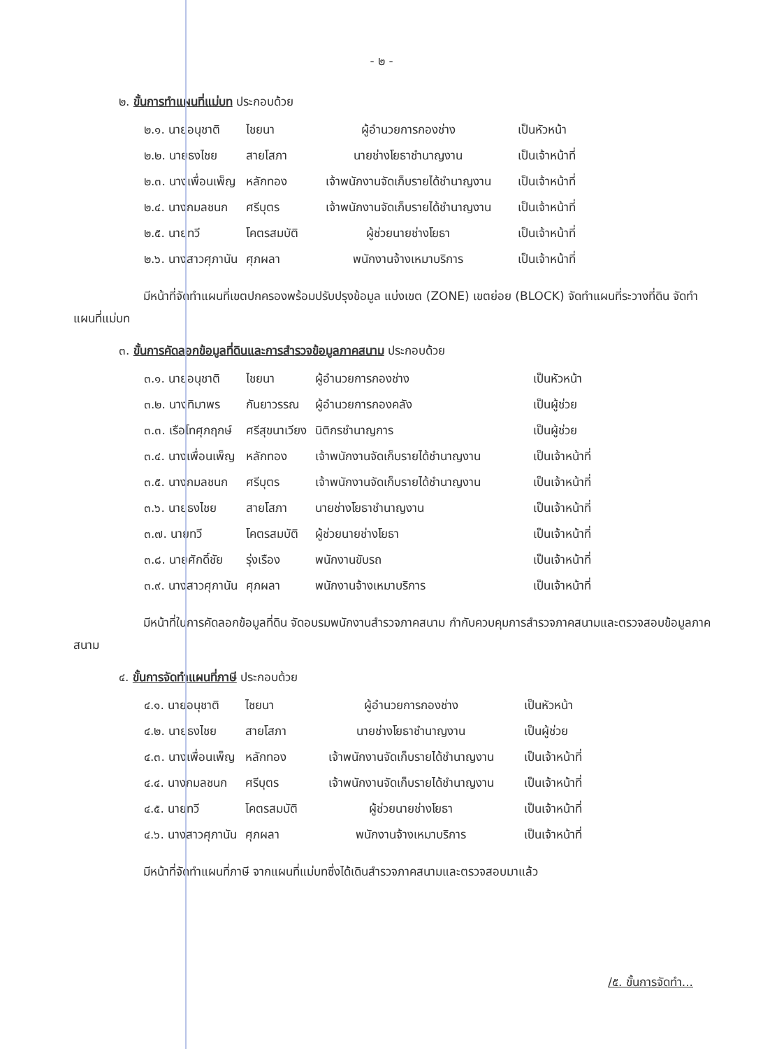- ๒ -
๒. ขั้นการทำแผนที่แม่บท ประกอบด้วย
| ๒.๑. นายอนุชาติ | ไชยนา | ผู้อำนวยการกองช่าง | เป็นหัวหน้า |
| ๒.๒. นายธงไชย | สายโสภา | นายช่างโยธาชำนาญงาน | เป็นเจ้าหน้าที่ |
| ๒.๓. นางเพื่อนเพ็ญ | หลักทอง | เจ้าพนักงานจัดเก็บรายได้ชำนาญงาน | เป็นเจ้าหน้าที่ |
| ๒.๔. นางกมลชนก | ศรีบุตร | เจ้าพนักงานจัดเก็บรายได้ชำนาญงาน | เป็นเจ้าหน้าที่ |
| ๒.๕. นายทวี | โคตรสมบัติ | ผู้ช่วยนายช่างโยธา | เป็นเจ้าหน้าที่ |
| ๒.๖. นางสาวศุภานัน | ศุภผลา | พนักงานจ้างเหมาบริการ | เป็นเจ้าหน้าที่ |
มีหน้าที่จัดทำแผนที่เขตปกครองพร้อมปรับปรุงข้อมูล แบ่งเขต (ZONE) เขตย่อย (BLOCK) จัดทำแผนที่ระวางที่ดิน จัดทำแผนที่แม่บท
๓. ขั้นการคัดลอกข้อมูลที่ดินและการสำรวจข้อมูลภาคสนาม ประกอบด้วย
| ๓.๑. นายอนุชาติ | ไชยนา | ผู้อำนวยการกองช่าง | เป็นหัวหน้า |
| ๓.๒. นางทิมาพร | กันยาวรรณ | ผู้อำนวยการกองคลัง | เป็นผู้ช่วย |
| ๓.๓. เรือโทศุภฤกษ์ | ศรีสุขนาเวียง | นิติกรชำนาญการ | เป็นผู้ช่วย |
| ๓.๔. นางเพื่อนเพ็ญ | หลักทอง | เจ้าพนักงานจัดเก็บรายได้ชำนาญงาน | เป็นเจ้าหน้าที่ |
| ๓.๕. นางกมลชนก | ศรีบุตร | เจ้าพนักงานจัดเก็บรายได้ชำนาญงาน | เป็นเจ้าหน้าที่ |
| ๓.๖. นายธงไชย | สายโสภา | นายช่างโยธาชำนาญงาน | เป็นเจ้าหน้าที่ |
| ๓.๗. นายทวี | โคตรสมบัติ | ผู้ช่วยนายช่างโยธา | เป็นเจ้าหน้าที่ |
| ๓.๘. นายศักดิ์ชัย | รุ่งเรือง | พนักงานขับรถ | เป็นเจ้าหน้าที่ |
| ๓.๙. นางสาวศุภานัน | ศุภผลา | พนักงานจ้างเหมาบริการ | เป็นเจ้าหน้าที่ |
มีหน้าที่ในการคัดลอกข้อมูลที่ดิน จัดอบรมพนักงานสำรวจภาคสนาม กำกับควบคุมการสำรวจภาคสนามและตรวจสอบข้อมูลภาคสนาม
๔. ขั้นการจัดทำแผนที่ภาษี ประกอบด้วย
| ๔.๑. นายอนุชาติ | ไชยนา | ผู้อำนวยการกองช่าง | เป็นหัวหน้า |
| ๔.๒. นายธงไชย | สายโสภา | นายช่างโยธาชำนาญงาน | เป็นผู้ช่วย |
| ๔.๓. นางเพื่อนเพ็ญ | หลักทอง | เจ้าพนักงานจัดเก็บรายได้ชำนาญงาน | เป็นเจ้าหน้าที่ |
| ๔.๔. นางกมลชนก | ศรีบุตร | เจ้าพนักงานจัดเก็บรายได้ชำนาญงาน | เป็นเจ้าหน้าที่ |
| ๔.๕. นายทวี | โคตรสมบัติ | ผู้ช่วยนายช่างโยธา | เป็นเจ้าหน้าที่ |
| ๔.๖. นางสาวศุภานัน | ศุภผลา | พนักงานจ้างเหมาบริการ | เป็นเจ้าหน้าที่ |
มีหน้าที่จัดทำแผนที่ภาษี จากแผนที่แม่บทซึ่งได้เดินสำรวจภาคสนามและตรวจสอบมาแล้ว
/๕. ขั้นการจัดทำ...